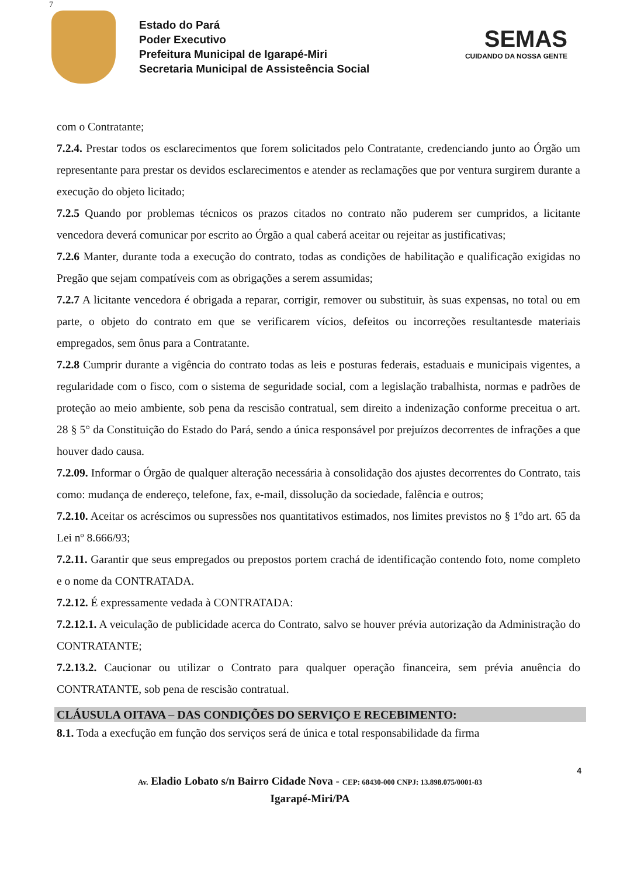7
Estado do Pará
Poder Executivo
Prefeitura Municipal de Igarapé-Miri
Secretaria Municipal de Assisteência Social
SEMAS
CUIDANDO DA NOSSA GENTE
com o Contratante;
7.2.4. Prestar todos os esclarecimentos que forem solicitados pelo Contratante, credenciando junto ao Órgão um representante para prestar os devidos esclarecimentos e atender as reclamações que por ventura surgirem durante a execução do objeto licitado;
7.2.5 Quando por problemas técnicos os prazos citados no contrato não puderem ser cumpridos, a licitante vencedora deverá comunicar por escrito ao Órgão a qual caberá aceitar ou rejeitar as justificativas;
7.2.6 Manter, durante toda a execução do contrato, todas as condições de habilitação e qualificação exigidas no Pregão que sejam compatíveis com as obrigações a serem assumidas;
7.2.7 A licitante vencedora é obrigada a reparar, corrigir, remover ou substituir, às suas expensas, no total ou em parte, o objeto do contrato em que se verificarem vícios, defeitos ou incorreções resultantesde materiais empregados, sem ônus para a Contratante.
7.2.8 Cumprir durante a vigência do contrato todas as leis e posturas federais, estaduais e municipais vigentes, a regularidade com o fisco, com o sistema de seguridade social, com a legislação trabalhista, normas e padrões de proteção ao meio ambiente, sob pena da rescisão contratual, sem direito a indenização conforme preceitua o art. 28 § 5° da Constituição do Estado do Pará, sendo a única responsável por prejuízos decorrentes de infrações a que houver dado causa.
7.2.09. Informar o Órgão de qualquer alteração necessária à consolidação dos ajustes decorrentes do Contrato, tais como: mudança de endereço, telefone, fax, e-mail, dissolução da sociedade, falência e outros;
7.2.10. Aceitar os acréscimos ou supressões nos quantitativos estimados, nos limites previstos no § 1ºdo art. 65 da Lei nº 8.666/93;
7.2.11. Garantir que seus empregados ou prepostos portem crachá de identificação contendo foto, nome completo e o nome da CONTRATADA.
7.2.12. É expressamente vedada à CONTRATADA:
7.2.12.1. A veiculação de publicidade acerca do Contrato, salvo se houver prévia autorização da Administração do CONTRATANTE;
7.2.13.2. Caucionar ou utilizar o Contrato para qualquer operação financeira, sem prévia anuência do CONTRATANTE, sob pena de rescisão contratual.
CLÁUSULA OITAVA – DAS CONDIÇÕES DO SERVIÇO E RECEBIMENTO:
8.1. Toda a execfução em função dos serviços será de única e total responsabilidade da firma
4
Av. Eladio Lobato s/n Bairro Cidade Nova - CEP: 68430-000 CNPJ: 13.898.075/0001-83
Igarapé-Miri/PA